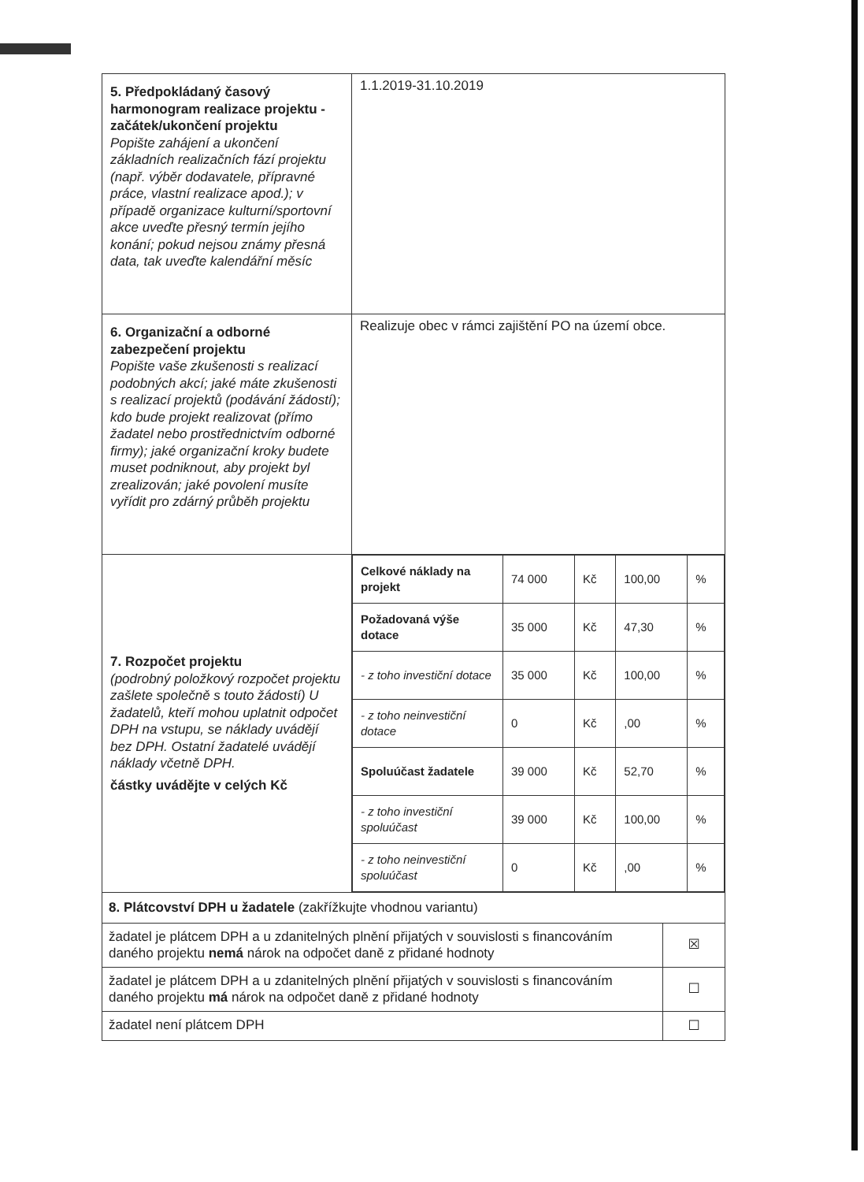| 5. Předpokládaný časový harmonogram realizace projektu - začátek/ukončení projektu Popište zahájení a ukončení základních realizačních fází projektu (např. výběr dodavatele, přípravné práce, vlastní realizace apod.); v případě organizace kulturní/sportovní akce uveďte přesný termín jejího konání; pokud nejsou známy přesná data, tak uveďte kalendářní měsíc | 1.1.2019-31.10.2019 |
| 6. Organizační a odborné zabezpečení projektu Popište vaše zkušenosti s realizací podobných akcí; jaké máte zkušenosti s realizací projektů (podávání žádostí); kdo bude projekt realizovat (přímo žadatel nebo prostřednictvím odborné firmy); jaké organizační kroky budete muset podniknout, aby projekt byl zrealizován; jaké povolení musíte vyřídit pro zdárný průběh projektu | Realizuje obec v rámci zajištění PO na území obce. |
| 7. Rozpočet projektu (podrobný položkový rozpočet projektu zašlete společně s touto žádostí) U žadatelů, kteří mohou uplatnit odpočet DPH na vstupu, se náklady uvádějí bez DPH. Ostatní žadatelé uvádějí náklady včetně DPH. částky uvádějte v celých Kč | / Celkové náklady na projekt / 74 000 / Kč / 100,00 / % / / Požadovaná výše dotace / 35 000 / Kč / 47,30 / % / / - z toho investiční dotace / 35 000 / Kč / 100,00 / % / / - z toho neinvestiční dotace / 0 / Kč / ,00 / % / / Spoluúčast žadatele / 39 000 / Kč / 52,70 / % / / - z toho investiční spoluúčast / 39 000 / Kč / 100,00 / % / / - z toho neinvestiční spoluúčast / 0 / Kč / ,00 / % / |
| 8. Plátcovství DPH u žadatele (zakřížkujte vhodnou variantu) | |
| žadatel je plátcem DPH a u zdanitelných plnění přijatých v souvislosti s financováním daného projektu nemá nárok na odpočet daně z přidané hodnoty | ☒ |
| žadatel je plátcem DPH a u zdanitelných plnění přijatých v souvislosti s financováním daného projektu má nárok na odpočet daně z přidané hodnoty | ☐ |
| žadatel není plátcem DPH | ☐ |